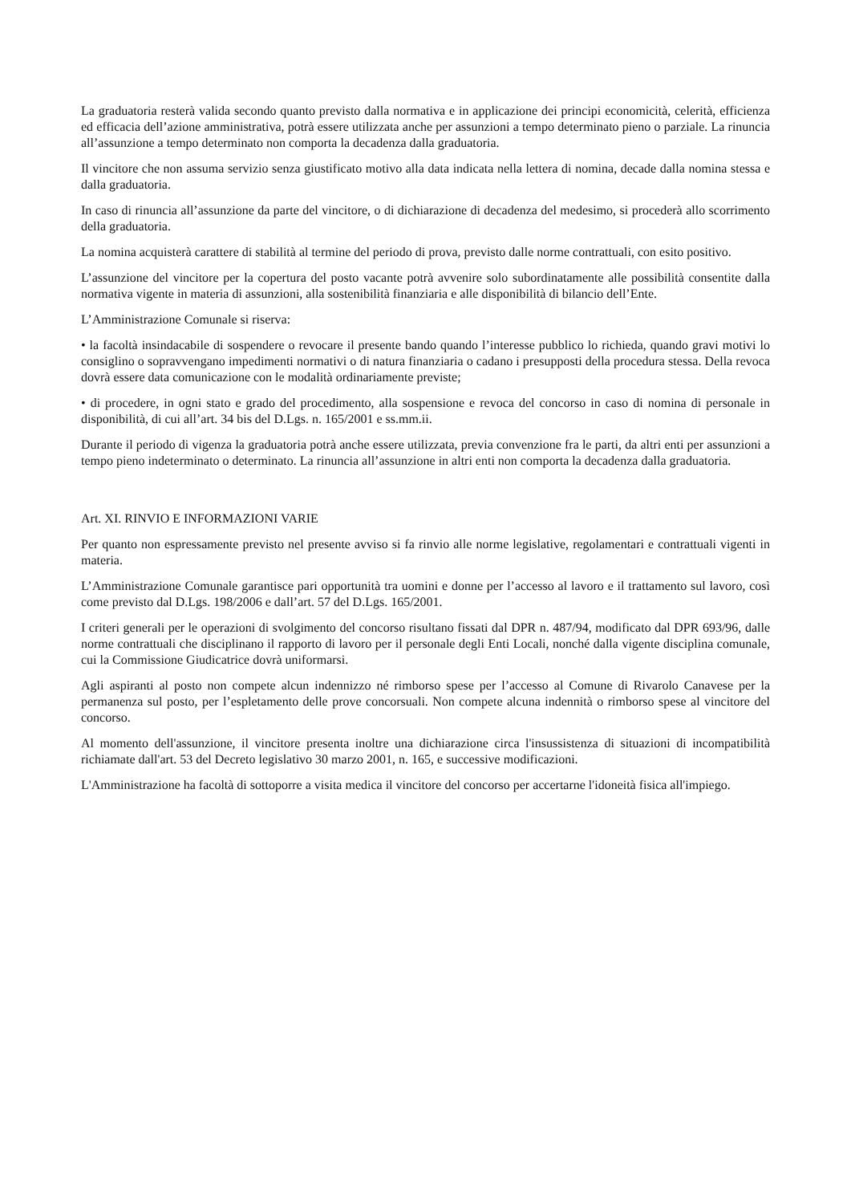La graduatoria resterà valida secondo quanto previsto dalla normativa e in applicazione dei principi economicità, celerità, efficienza ed efficacia dell’azione amministrativa, potrà essere utilizzata anche per assunzioni a tempo determinato pieno o parziale. La rinuncia all’assunzione a tempo determinato non comporta la decadenza dalla graduatoria.
Il vincitore che non assuma servizio senza giustificato motivo alla data indicata nella lettera di nomina, decade dalla nomina stessa e dalla graduatoria.
In caso di rinuncia all’assunzione da parte del vincitore, o di dichiarazione di decadenza del medesimo, si procederà allo scorrimento della graduatoria.
La nomina acquisterà carattere di stabilità al termine del periodo di prova, previsto dalle norme contrattuali, con esito positivo.
L’assunzione del vincitore per la copertura del posto vacante potrà avvenire solo subordinatamente alle possibilità consentite dalla normativa vigente in materia di assunzioni, alla sostenibilità finanziaria e alle disponibilità di bilancio dell’Ente.
L’Amministrazione Comunale si riserva:
• la facoltà insindacabile di sospendere o revocare il presente bando quando l’interesse pubblico lo richieda, quando gravi motivi lo consiglino o sopravvengano impedimenti normativi o di natura finanziaria o cadano i presupposti della procedura stessa. Della revoca dovrà essere data comunicazione con le modalità ordinariamente previste;
• di procedere, in ogni stato e grado del procedimento, alla sospensione e revoca del concorso in caso di nomina di personale in disponibilità, di cui all’art. 34 bis del D.Lgs. n. 165/2001 e ss.mm.ii.
Durante il periodo di vigenza la graduatoria potrà anche essere utilizzata, previa convenzione fra le parti, da altri enti per assunzioni a tempo pieno indeterminato o determinato. La rinuncia all’assunzione in altri enti non comporta la decadenza dalla graduatoria.
Art. XI. RINVIO E INFORMAZIONI VARIE
Per quanto non espressamente previsto nel presente avviso si fa rinvio alle norme legislative, regolamentari e contrattuali vigenti in materia.
L’Amministrazione Comunale garantisce pari opportunità tra uomini e donne per l’accesso al lavoro e il trattamento sul lavoro, così come previsto dal D.Lgs. 198/2006 e dall’art. 57 del D.Lgs. 165/2001.
I criteri generali per le operazioni di svolgimento del concorso risultano fissati dal DPR n. 487/94, modificato dal DPR 693/96, dalle norme contrattuali che disciplinano il rapporto di lavoro per il personale degli Enti Locali, nonché dalla vigente disciplina comunale, cui la Commissione Giudicatrice dovrà uniformarsi.
Agli aspiranti al posto non compete alcun indennizzo né rimborso spese per l’accesso al Comune di Rivarolo Canavese per la permanenza sul posto, per l’espletamento delle prove concorsuali. Non compete alcuna indennità o rimborso spese al vincitore del concorso.
Al momento dell'assunzione, il vincitore presenta inoltre una dichiarazione circa l'insussistenza di situazioni di incompatibilità richiamate dall'art. 53 del Decreto legislativo 30 marzo 2001, n. 165, e successive modificazioni.
L'Amministrazione ha facoltà di sottoporre a visita medica il vincitore del concorso per accertarne l'idoneità fisica all'impiego.